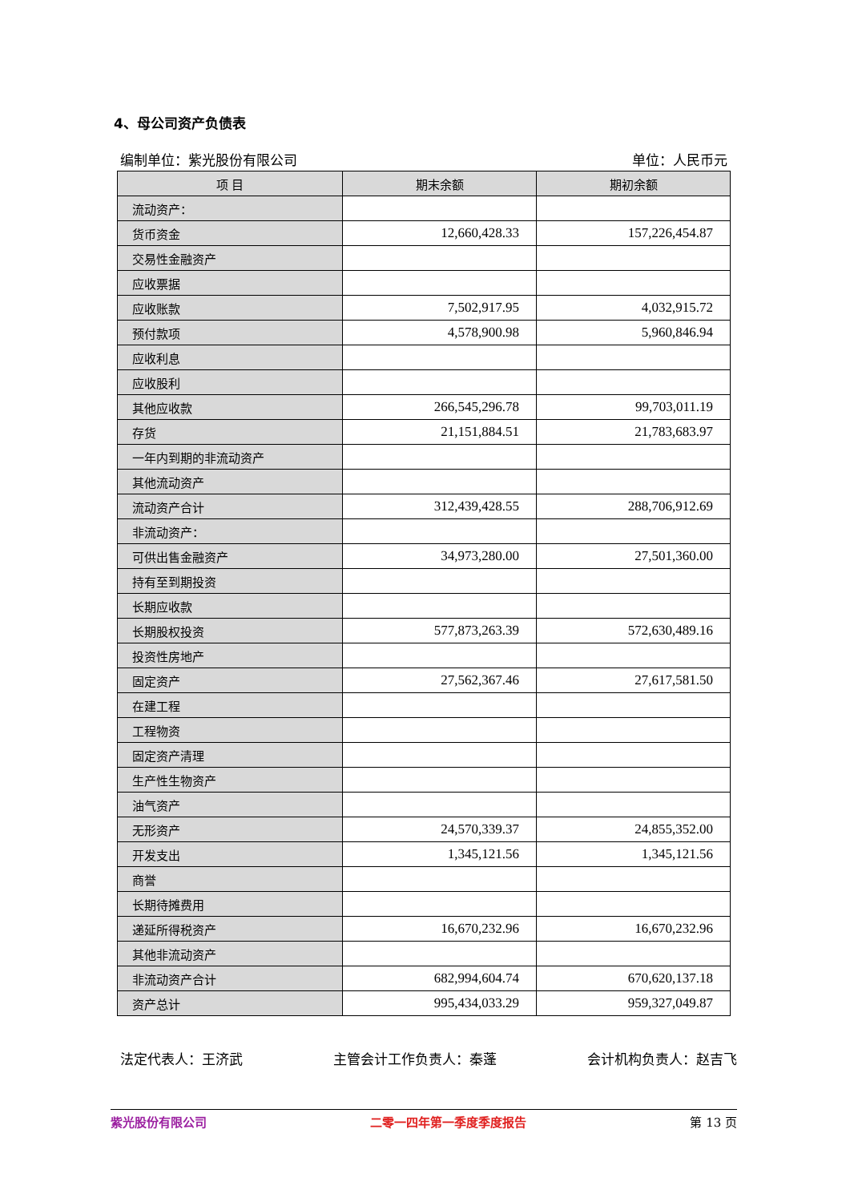4、母公司资产负债表
编制单位：紫光股份有限公司 单位：人民币元
| 项 目 | 期末余额 | 期初余额 |
| --- | --- | --- |
| 流动资产： | | |
| 货币资金 | 12,660,428.33 | 157,226,454.87 |
| 交易性金融资产 | | |
| 应收票据 | | |
| 应收账款 | 7,502,917.95 | 4,032,915.72 |
| 预付款项 | 4,578,900.98 | 5,960,846.94 |
| 应收利息 | | |
| 应收股利 | | |
| 其他应收款 | 266,545,296.78 | 99,703,011.19 |
| 存货 | 21,151,884.51 | 21,783,683.97 |
| 一年内到期的非流动资产 | | |
| 其他流动资产 | | |
| 流动资产合计 | 312,439,428.55 | 288,706,912.69 |
| 非流动资产： | | |
| 可供出售金融资产 | 34,973,280.00 | 27,501,360.00 |
| 持有至到期投资 | | |
| 长期应收款 | | |
| 长期股权投资 | 577,873,263.39 | 572,630,489.16 |
| 投资性房地产 | | |
| 固定资产 | 27,562,367.46 | 27,617,581.50 |
| 在建工程 | | |
| 工程物资 | | |
| 固定资产清理 | | |
| 生产性生物资产 | | |
| 油气资产 | | |
| 无形资产 | 24,570,339.37 | 24,855,352.00 |
| 开发支出 | 1,345,121.56 | 1,345,121.56 |
| 商誉 | | |
| 长期待摊费用 | | |
| 递延所得税资产 | 16,670,232.96 | 16,670,232.96 |
| 其他非流动资产 | | |
| 非流动资产合计 | 682,994,604.74 | 670,620,137.18 |
| 资产总计 | 995,434,033.29 | 959,327,049.87 |
法定代表人：王济武 主管会计工作负责人：秦蓬 会计机构负责人：赵吉飞
紫光股份有限公司 二零一四年第一季度季度报告 第 13 页